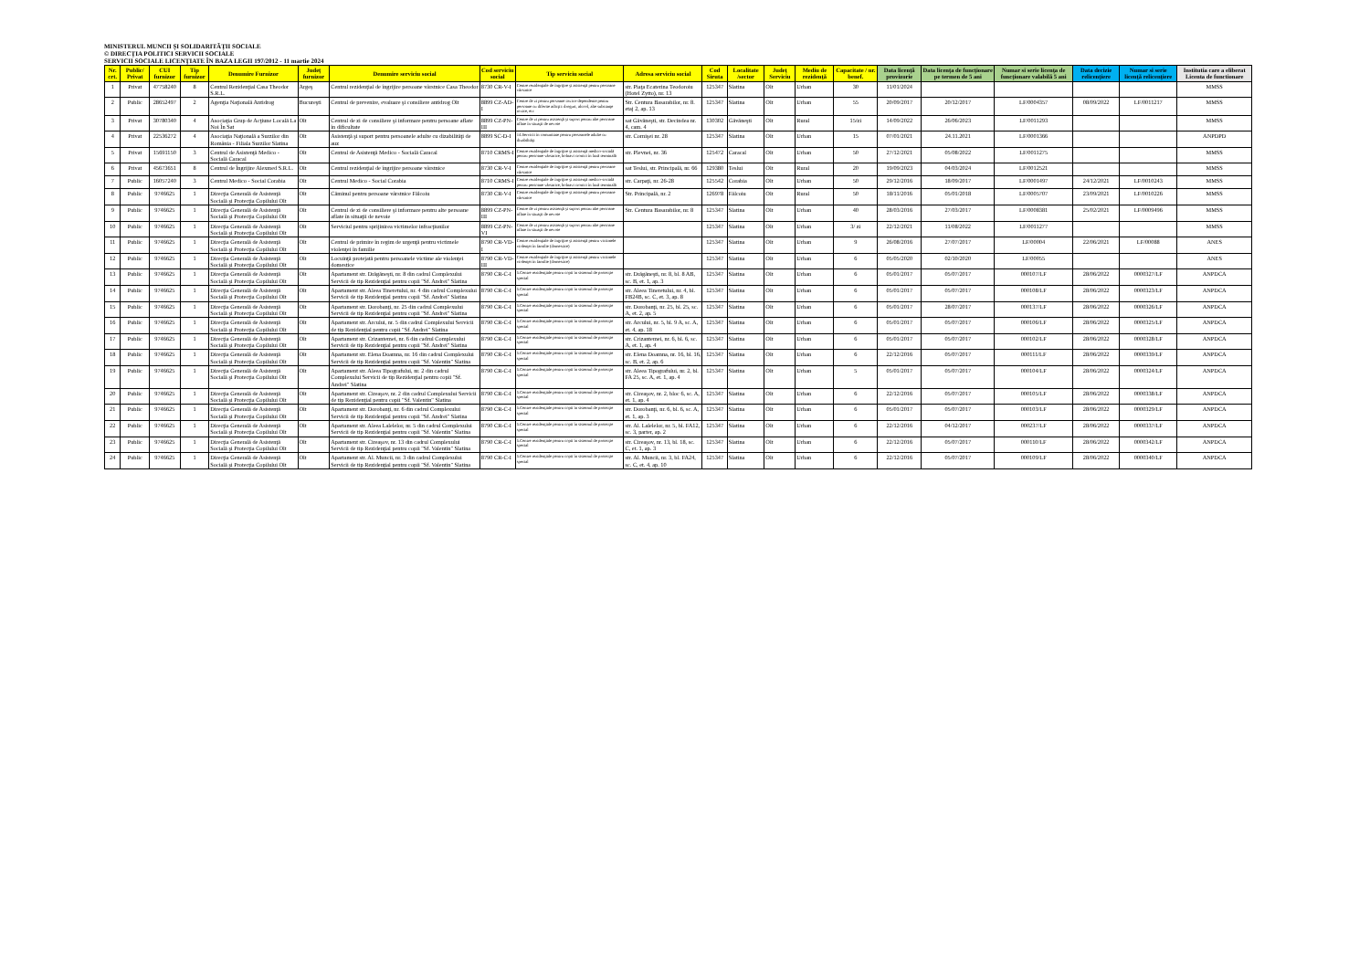MINISTERUL MUNCII ŞI SOLIDARITĂŢII SOCIALE
© DIRECŢIA POLITICI SERVICII SOCIALE
SERVICII SOCIALE LICENŢIATE ÎN BAZA LEGII 197/2012 - 11 martie 2024
| Nr. crt. | Public/ Privat | CUI furnizor | Tip furnizor | Denumire Furnizor | Judeţ furnizor | Denumire serviciu social | Cod serviciu social | Tip serviciu social | Adresa serviciu social | Cod Siruta | Localitate /sector | Judeţ Serviciu | Mediu de rezidenţă | Capacitate / nr. benef. | Data licenţă provizorie | Data licenţa de funcţionare pe termen de 5 ani | Numar si serie licenţa de funcţionare valabilă 5 ani | Data decizie relicenţiere | Numar si serie licenţă relicenţiere | Institutia care a eliberat Licenta de functionare |
| --- | --- | --- | --- | --- | --- | --- | --- | --- | --- | --- | --- | --- | --- | --- | --- | --- | --- | --- | --- | --- |
| 1 | Privat | 47758240 | 8 | Centrul Rezidenţial Casa Theodor S.R.L. | Argeş | Centrul rezidenţial de îngrijire persoane vârstnice Casa Theodor | 8730 CR-V-I | Centre rezidenţiale de îngrijire şi asistenţă pentru persoane vârstnice | str. Piaţa Ecaterina Teodoroiu (Hotel Zytto), nr. 13 | 125347 | Slatina | Olt | Urban | 30 | 11/01/2024 | | | | | MMSS |
| 2 | Public | 28652497 | 2 | Agenţia Naţională Antidrog | Bucureşti | Centrul de prevenire, evaluare şi consiliere antidrog Olt | 8899 CZ-AD-I | Centre de zi pentru persoane toxico-dependente pentru persoane cu diferite adicţii: droguri, alcool, alte substanţe toxice, etc | Str. Centura Basarabilor, nr. 8. etaj 2, ap. 13 | 125347 | Slatina | Olt | Urban | 55 | 20/09/2017 | 20/12/2017 | LF/0004357 | 08/09/2022 | LF/0011217 | MMSS |
| 3 | Privat | 30780340 | 4 | Asociaţia Grup de Acţiune Locală La Noi În Sat | Olt | Centrul de zi de consiliere şi informare pentru persoane aflate în dificultate | 8899 CZ-PN-III | Centre de zi pentru asistenţă şi suport pentru alte persoane aflate în situaţii de nevoie | sat Găvăneşti, str. Decindea nr. 4, cam. 4 | 130302 | Găvăneşti | Olt | Rural | 15/zi | 14/09/2022 | 26/06/2023 | LF/0011293 | | | MMSS |
| 4 | Privat | 22536272 | 4 | Asociaţia Naţională a Surzilor din România - Filiala Surzilor Slatina | Olt | Asistenţă şi suport pentru persoanele adulte cu dizabilităţi de auz | 8899 SC-D-I | 14.Servicii în comunitate pentru persoanele adulte cu dizabilităţi | str. Cornişei nr. 28 | 125347 | Slatina | Olt | Urban | 15 | 07/01/2021 | 24.11.2021 | LF/0001366 | | | ANPDPD |
| 5 | Privat | 15691150 | 3 | Centrul de Asistenţă Medico - Socială Caracal | Olt | Centrul de Asistenţă Medico - Socială Caracal | 8710 CRMS-I | Centre rezidenţiale de îngrijire şi asistenţă medico-socială pentru persoane vârstnice, bolnavi cronici în fază terminală | str. Plevnei, nr. 36 | 125472 | Caracal | Olt | Urban | 50 | 27/12/2021 | 05/08/2022 | LF/0011275 | | | MMSS |
| 6 | Privat | 45673651 | 8 | Centrul de Îngrijire Alexmed S.R.L. | Olt | Centrul rezidenţial de îngrijire persoane vârstnice | 8730 CR-V-I | Centre rezidenţiale de îngrijire şi asistenţă pentru persoane vârstnice | sat Teslui, str. Principală, nr. 66 | 129380 | Teslui | Olt | Rural | 20 | 19/09/2023 | 04/03/2024 | LF/0012521 | | | MMSS |
| 7 | Public | 16057240 | 3 | Centrul Medico - Social Corabia | Olt | Centrul Medico - Social Corabia | 8710 CRMS-I | Centre rezidenţiale de îngrijire şi asistenţă medico-socială pentru persoane vârstnice, bolnavi cronici în fază terminală | str. Carpaţi, nr. 26-28 | 125542 | Corabia | Olt | Urban | 50 | 29/12/2016 | 18/09/2017 | LF/0001497 | 24/12/2021 | LF/0010243 | MMSS |
| 8 | Public | 9746625 | 1 | Direcţia Generală de Asistenţă Socială şi Protecţia Copilului Olt | Olt | Căminul pentru persoane vârstnice Fălcoiu | 8730 CR-V-I | Centre rezidenţiale de îngrijire şi asistenţă pentru persoane vârstnice | Str. Principală, nr. 2 | 126978 | Fălcoiu | Olt | Rural | 50 | 18/11/2016 | 05/01/2018 | LF/0005707 | 23/09/2021 | LF/0010226 | MMSS |
| 9 | Public | 9746625 | 1 | Direcţia Generală de Asistenţă Socială şi Protecţia Copilului Olt | Olt | Centrul de zi de consiliere şi informare pentru alte persoane aflate în situaţii de nevoie | 8899 CZ-PN-III | Centre de zi pentru asistenţă şi suport pentru alte persoane aflate în situaţii de nevoie | Str. Centura Basarabilor, nr. 8 | 125347 | Slatina | Olt | Urban | 40 | 28/03/2016 | 27/03/2017 | LF/0008381 | 25/02/2021 | LF/0009496 | MMSS |
| 10 | Public | 9746625 | 1 | Direcţia Generală de Asistenţă Socială şi Protecţia Copilului Olt | Olt | Serviciul pentru sprijinirea victimelor infracţiunilor | 8899 CZ-PN-VI | Centre de zi pentru asistenţă şi suport pentru alte persoane aflate în situaţii de nevoie | | 125347 | Slatina | Olt | Urban | 3/ zi | 22/12/2021 | 11/08/2022 | LF/0011277 | | | MMSS |
| 11 | Public | 9746625 | 1 | Direcţia Generală de Asistenţă Socială şi Protecţia Copilului Olt | Olt | Centrul de primire în regim de urgenţă pentru victimele violenţei în familie | 8790 CR-VD-I | Centre rezidenţiale de îngrijire şi asistenţă pentru victimele violenţei în familie (domestice) | | 125347 | Slatina | Olt | Urban | 9 | 26/08/2016 | 27/07/2017 | LF/00004 | 22/06/2021 | LF/00088 | ANES |
| 12 | Public | 9746625 | 1 | Direcţia Generală de Asistenţă Socială şi Protecţia Copilului Olt | Olt | Locuinţă protejată pentru persoanele victime ale violenţei domestice | 8790 CR-VD-III | Centre rezidenţiale de îngrijire şi asistenţă pentru victimele violenţei în familie (domestice) | | 125347 | Slatina | Olt | Urban | 6 | 05/05/2020 | 02/10/2020 | LF/00055 | | | ANES |
| 13 | Public | 9746625 | 1 | Direcţia Generală de Asistenţă Socială şi Protecţia Copilului Olt | Olt | Apartament str. Drăgăneşti, nr. 8 din cadrul Complexului Servicii de tip Rezidenţial pentru copii "Sf. Andrei" Slatina | 8790 CR-C-I | 5.Centre rezidenţiale pentru copii în sistemul de protecţie special | str. Drăgăneşti, nr. 8, bl. 8 AB, sc. B, et. 1, ap. 3 | 125347 | Slatina | Olt | Urban | 6 | 05/01/2017 | 05/07/2017 | 000107/LF | 28/06/2022 | 0000327/LF | ANPDCA |
| 14 | Public | 9746625 | 1 | Direcţia Generală de Asistenţă Socială şi Protecţia Copilului Olt | Olt | Apartament str. Aleea Tineretului, nr. 4 din cadrul Complexului Servicii de tip Rezidenţial pentru copii "Sf. Andrei" Slatina | 8790 CR-C-I | 5.Centre rezidenţiale pentru copii în sistemul de protecţie special | str. Aleea Tineretului, nr. 4, bl. FB24B, sc. C, et. 3, ap. 8 | 125347 | Slatina | Olt | Urban | 6 | 05/01/2017 | 05/07/2017 | 000108/LF | 28/06/2022 | 0000323/LF | ANPDCA |
| 15 | Public | 9746625 | 1 | Direcţia Generală de Asistenţă Socială şi Protecţia Copilului Olt | Olt | Apartament str. Dorobanţi, nr. 25 din cadrul Complexului Servicii de tip Rezidenţial pentru copii "Sf. Andrei" Slatina | 8790 CR-C-I | 5.Centre rezidenţiale pentru copii în sistemul de protecţie special | str. Dorobanţi, nr. 25, bl. 25, sc. A, et. 2, ap. 5 | 125347 | Slatina | Olt | Urban | 6 | 05/01/2017 | 28/07/2017 | 000137/LF | 28/06/2022 | 0000326/LF | ANPDCA |
| 16 | Public | 9746625 | 1 | Direcţia Generală de Asistenţă Socială şi Protecţia Copilului Olt | Olt | Apartament str. Arcului, nr. 5 din cadrul Complexului Servicii de tip Rezidenţial pentru copii "Sf. Andrei" Slatina | 8790 CR-C-I | 5.Centre rezidenţiale pentru copii în sistemul de protecţie special | str. Arcului, nr. 5, bl. 9 A, sc. A, et. 4, ap. 18 | 125347 | Slatina | Olt | Urban | 6 | 05/01/2017 | 05/07/2017 | 000106/LF | 28/06/2022 | 0000325/LF | ANPDCA |
| 17 | Public | 9746625 | 1 | Direcţia Generală de Asistenţă Socială şi Protecţia Copilului Olt | Olt | Apartament str. Crizantemei, nr. 6 din cadrul Complexului Servicii de tip Rezidenţial pentru copii "Sf. Andrei" Slatina | 8790 CR-C-I | 5.Centre rezidenţiale pentru copii în sistemul de protecţie special | str. Crizantemei, nr. 6, bl. 6, sc. A, et. 1, ap. 4 | 125347 | Slatina | Olt | Urban | 6 | 05/01/2017 | 05/07/2017 | 000102/LF | 28/06/2022 | 0000328/LF | ANPDCA |
| 18 | Public | 9746625 | 1 | Direcţia Generală de Asistenţă Socială şi Protecţia Copilului Olt | Olt | Apartament str. Elena Doamna, nr. 16 din cadrul Complexului Servicii de tip Rezidenţial pentru copii "Sf. Valentin" Slatina | 8790 CR-C-I | 5.Centre rezidenţiale pentru copii în sistemul de protecţie special | str. Elena Doamna, nr. 16, bl. 16, sc. B, et. 2, ap. 6 | 125347 | Slatina | Olt | Urban | 6 | 22/12/2016 | 05/07/2017 | 000111/LF | 28/06/2022 | 0000339/LF | ANPDCA |
| 19 | Public | 9746625 | 1 | Direcţia Generală de Asistenţă Socială şi Protecţia Copilului Olt | Olt | Apartament str. Aleea Tipografului, nr. 2 din cadrul Complexului Servicii de tip Rezidenţial pentru copii "Sf. Andrei" Slatina | 8790 CR-C-I | 5.Centre rezidenţiale pentru copii în sistemul de protecţie special | str. Aleea Tipografului, nr. 2, bl. FA 25, sc. A, et. 1, ap. 4 | 125347 | Slatina | Olt | Urban | 5 | 05/01/2017 | 05/07/2017 | 000104/LF | 28/06/2022 | 0000324/LF | ANPDCA |
| 20 | Public | 9746625 | 1 | Direcţia Generală de Asistenţă Socială şi Protecţia Copilului Olt | Olt | Apartament str. Cireaşov, nr. 2 din cadrul Complexului Servicii de tip Rezidenţial pentru copii "Sf. Valentin" Slatina | 8790 CR-C-I | 5.Centre rezidenţiale pentru copii în sistemul de protecţie special | str. Cireaşov, nr. 2, bloc 6, sc. A, et. 1, ap. 4 | 125347 | Slatina | Olt | Urban | 6 | 22/12/2016 | 05/07/2017 | 000105/LF | 28/06/2022 | 0000338/LF | ANPDCA |
| 21 | Public | 9746625 | 1 | Direcţia Generală de Asistenţă Socială şi Protecţia Copilului Olt | Olt | Apartament str. Dorobanţi, nr. 6 din cadrul Complexului Servicii de tip Rezidenţial pentru copii "Sf. Andrei" Slatina | 8790 CR-C-I | 5.Centre rezidenţiale pentru copii în sistemul de protecţie special | str. Dorobanţi, nr. 6, bl. 6, sc. A, et. 1, ap. 3 | 125347 | Slatina | Olt | Urban | 6 | 05/01/2017 | 05/07/2017 | 000103/LF | 28/06/2022 | 0000329/LF | ANPDCA |
| 22 | Public | 9746625 | 1 | Direcţia Generală de Asistenţă Socială şi Protecţia Copilului Olt | Olt | Apartament str. Aleea Lalelelor, nr. 5 din cadrul Complexului Servicii de tip Rezidenţial pentru copii "Sf. Valentin" Slatina | 8790 CR-C-I | 5.Centre rezidenţiale pentru copii în sistemul de protecţie special | str. Al. Lalelelor, nr. 5, bl. FA12, sc. 3, parter, ap. 2 | 125347 | Slatina | Olt | Urban | 6 | 22/12/2016 | 04/12/2017 | 000237/LF | 28/06/2022 | 0000337/LF | ANPDCA |
| 23 | Public | 9746625 | 1 | Direcţia Generală de Asistenţă Socială şi Protecţia Copilului Olt | Olt | Apartament str. Cireaşov, nr. 13 din cadrul Complexului Servicii de tip Rezidenţial pentru copii "Sf. Valentin" Slatina | 8790 CR-C-I | 5.Centre rezidenţiale pentru copii în sistemul de protecţie special | str. Cireaşov, nr. 13, bl. 18, sc. C, et. 1, ap. 3 | 125347 | Slatina | Olt | Urban | 6 | 22/12/2016 | 05/07/2017 | 000110/LF | 28/06/2022 | 0000342/LF | ANPDCA |
| 24 | Public | 9746625 | 1 | Direcţia Generală de Asistenţă Socială şi Protecţia Copilului Olt | Olt | Apartament str. Al. Muncii, nr. 3 din cadrul Complexului Servicii de tip Rezidenţial pentru copii "Sf. Valentin" Slatina | 8790 CR-C-I | 5.Centre rezidenţiale pentru copii în sistemul de protecţie special | str. Al. Muncii, nr. 3, bl. FA24, sc. C, et. 4, ap. 10 | 125347 | Slatina | Olt | Urban | 6 | 22/12/2016 | 05/07/2017 | 000109/LF | 28/06/2022 | 0000340/LF | ANPDCA |